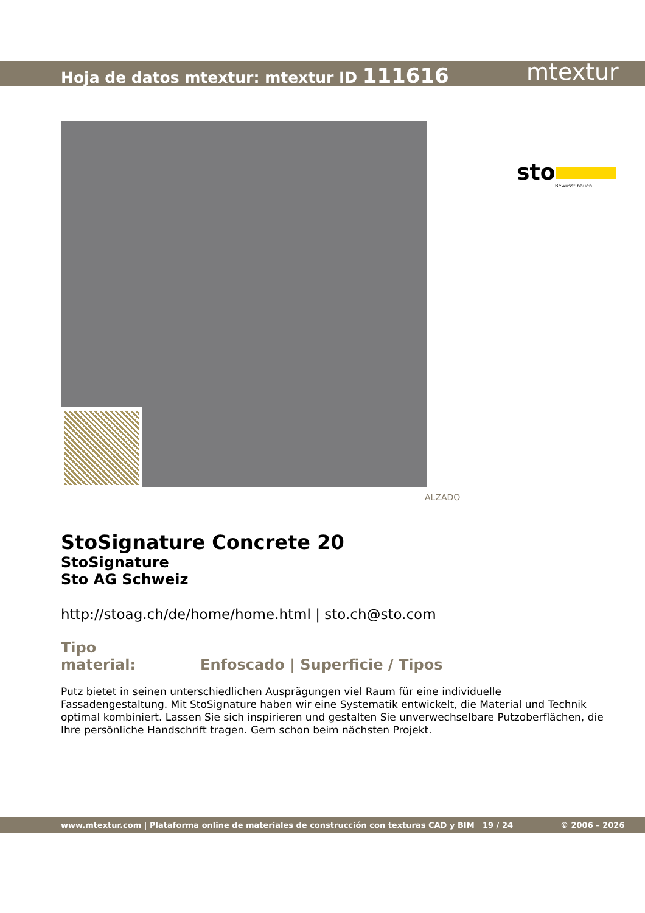Hoja de datos mtextur: mtextur ID 111616
mtextur
sto
Bewusst bauen.
ALZADO
StoSignature Concrete 20
StoSignature
Sto AG Schweiz
http://stoag.ch/de/home/home.html | sto.ch@sto.com
Tipo
material:
Enfoscado | Superficie / Tipos
Putz bietet in seinen unterschiedlichen Ausprägungen viel Raum für eine individuelle Fassadengestaltung. Mit StoSignature haben wir eine Systematik entwickelt, die Material und Technik optimal kombiniert. Lassen Sie sich inspirieren und gestalten Sie unverwechselbare Putzoberflächen, die Ihre persönliche Handschrift tragen. Gern schon beim nächsten Projekt.
www.mtextur.com | Plataforma online de materiales de construcción con texturas CAD y BIM 19 / 24 © 2006 – 2026